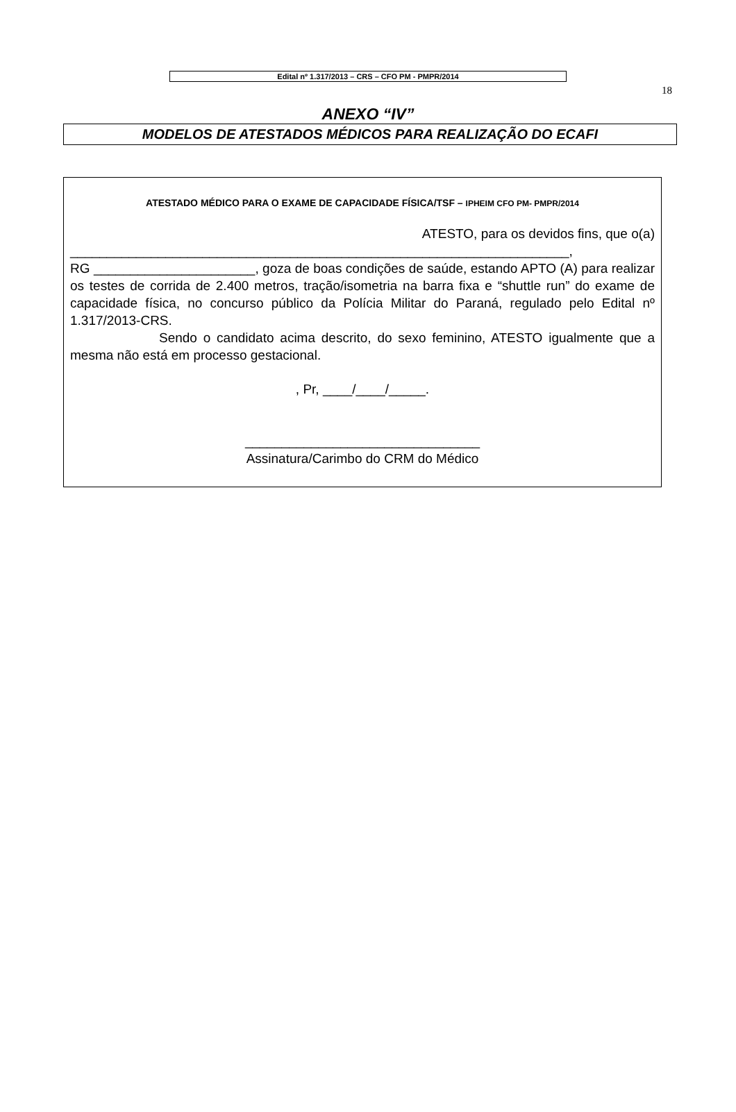Edital nº 1.317/2013 – CRS – CFO PM - PMPR/2014
18
ANEXO “IV”
MODELOS DE ATESTADOS MÉDICOS PARA REALIZAÇÃO DO ECAFI
ATESTADO MÉDICO PARA O EXAME DE CAPACIDADE FÍSICA/TSF – IPHEIM CFO PM- PMPR/2014
ATESTO, para os devidos fins, que o(a)
____________________________________________________________________,
RG ______________________, goza de boas condições de saúde, estando APTO (A) para realizar os testes de corrida de 2.400 metros, tração/isometria na barra fixa e “shuttle run” do exame de capacidade física, no concurso público da Polícia Militar do Paraná, regulado pelo Edital nº 1.317/2013-CRS.
Sendo o candidato acima descrito, do sexo feminino, ATESTO igualmente que a mesma não está em processo gestacional.
, Pr, ____/____/_____.
________________________________
Assinatura/Carimbo do CRM do Médico